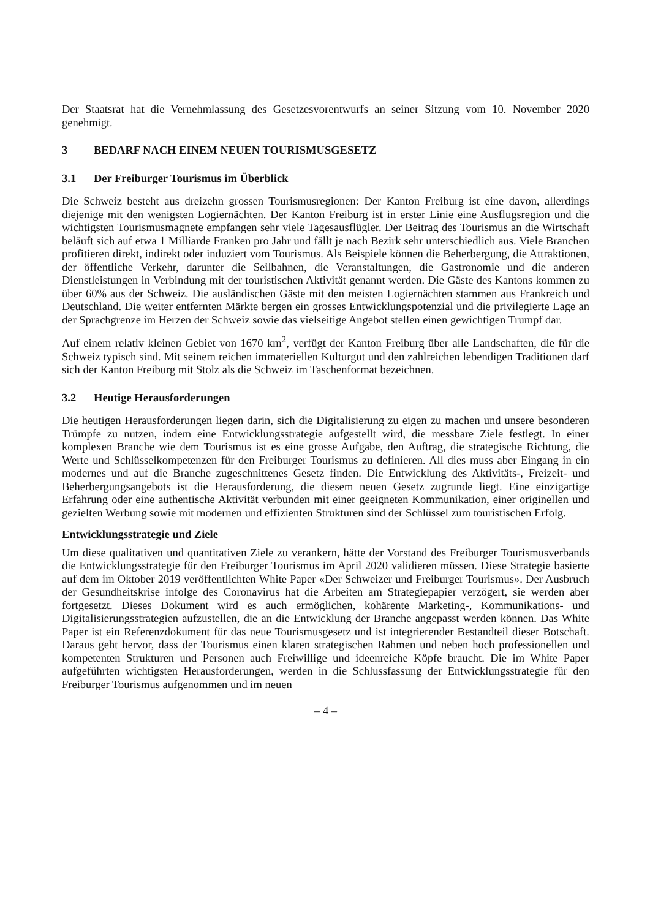Der Staatsrat hat die Vernehmlassung des Gesetzesvorentwurfs an seiner Sitzung vom 10. November 2020 genehmigt.
3 BEDARF NACH EINEM NEUEN TOURISMUSGESETZ
3.1 Der Freiburger Tourismus im Überblick
Die Schweiz besteht aus dreizehn grossen Tourismusregionen: Der Kanton Freiburg ist eine davon, allerdings diejenige mit den wenigsten Logiernächten. Der Kanton Freiburg ist in erster Linie eine Ausflugsregion und die wichtigsten Tourismusmagnete empfangen sehr viele Tagesausflügler. Der Beitrag des Tourismus an die Wirtschaft beläuft sich auf etwa 1 Milliarde Franken pro Jahr und fällt je nach Bezirk sehr unterschiedlich aus. Viele Branchen profitieren direkt, indirekt oder induziert vom Tourismus. Als Beispiele können die Beherbergung, die Attraktionen, der öffentliche Verkehr, darunter die Seilbahnen, die Veranstaltungen, die Gastronomie und die anderen Dienstleistungen in Verbindung mit der touristischen Aktivität genannt werden. Die Gäste des Kantons kommen zu über 60% aus der Schweiz. Die ausländischen Gäste mit den meisten Logiernächten stammen aus Frankreich und Deutschland. Die weiter entfernten Märkte bergen ein grosses Entwicklungspotenzial und die privilegierte Lage an der Sprachgrenze im Herzen der Schweiz sowie das vielseitige Angebot stellen einen gewichtigen Trumpf dar.
Auf einem relativ kleinen Gebiet von 1670 km<sup>2</sup>, verfügt der Kanton Freiburg über alle Landschaften, die für die Schweiz typisch sind. Mit seinem reichen immateriellen Kulturgut und den zahlreichen lebendigen Traditionen darf sich der Kanton Freiburg mit Stolz als die Schweiz im Taschenformat bezeichnen.
3.2 Heutige Herausforderungen
Die heutigen Herausforderungen liegen darin, sich die Digitalisierung zu eigen zu machen und unsere besonderen Trümpfe zu nutzen, indem eine Entwicklungsstrategie aufgestellt wird, die messbare Ziele festlegt. In einer komplexen Branche wie dem Tourismus ist es eine grosse Aufgabe, den Auftrag, die strategische Richtung, die Werte und Schlüsselkompetenzen für den Freiburger Tourismus zu definieren. All dies muss aber Eingang in ein modernes und auf die Branche zugeschnittenes Gesetz finden. Die Entwicklung des Aktivitäts-, Freizeit- und Beherbergungsangebots ist die Herausforderung, die diesem neuen Gesetz zugrunde liegt. Eine einzigartige Erfahrung oder eine authentische Aktivität verbunden mit einer geeigneten Kommunikation, einer originellen und gezielten Werbung sowie mit modernen und effizienten Strukturen sind der Schlüssel zum touristischen Erfolg.
Entwicklungsstrategie und Ziele
Um diese qualitativen und quantitativen Ziele zu verankern, hätte der Vorstand des Freiburger Tourismusverbands die Entwicklungsstrategie für den Freiburger Tourismus im April 2020 validieren müssen. Diese Strategie basierte auf dem im Oktober 2019 veröffentlichten White Paper «Der Schweizer und Freiburger Tourismus». Der Ausbruch der Gesundheitskrise infolge des Coronavirus hat die Arbeiten am Strategiepapier verzögert, sie werden aber fortgesetzt. Dieses Dokument wird es auch ermöglichen, kohärente Marketing-, Kommunikations- und Digitalisierungsstrategien aufzustellen, die an die Entwicklung der Branche angepasst werden können. Das White Paper ist ein Referenzdokument für das neue Tourismusgesetz und ist integrierender Bestandteil dieser Botschaft. Daraus geht hervor, dass der Tourismus einen klaren strategischen Rahmen und neben hoch professionellen und kompetenten Strukturen und Personen auch Freiwillige und ideenreiche Köpfe braucht. Die im White Paper aufgeführten wichtigsten Herausforderungen, werden in die Schlussfassung der Entwicklungsstrategie für den Freiburger Tourismus aufgenommen und im neuen
– 4 –